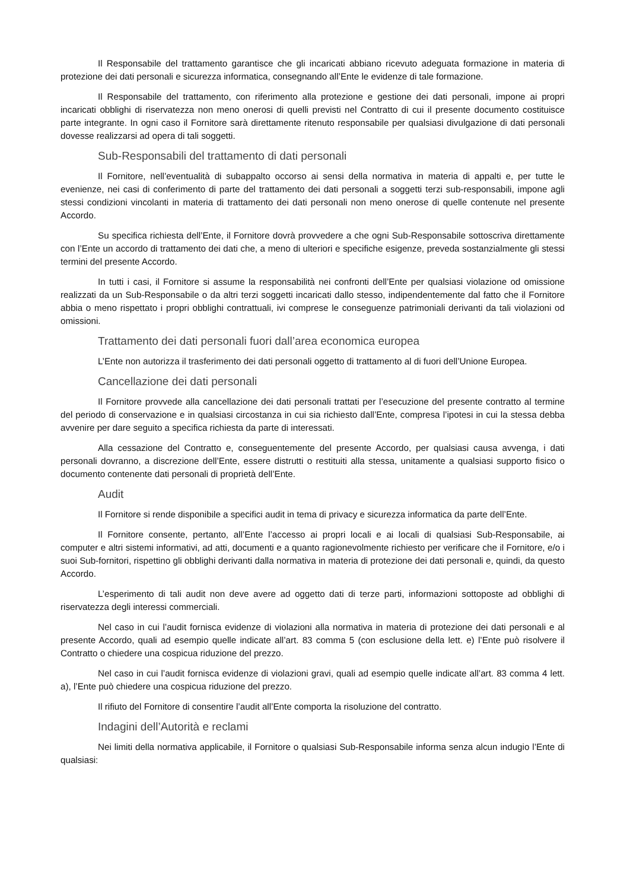Il Responsabile del trattamento garantisce che gli incaricati abbiano ricevuto adeguata formazione in materia di protezione dei dati personali e sicurezza informatica, consegnando all’Ente le evidenze di tale formazione.
Il Responsabile del trattamento, con riferimento alla protezione e gestione dei dati personali, impone ai propri incaricati obblighi di riservatezza non meno onerosi di quelli previsti nel Contratto di cui il presente documento costituisce parte integrante. In ogni caso il Fornitore sarà direttamente ritenuto responsabile per qualsiasi divulgazione di dati personali dovesse realizzarsi ad opera di tali soggetti.
Sub-Responsabili del trattamento di dati personali
Il Fornitore, nell’eventualità di subappalto occorso ai sensi della normativa in materia di appalti e, per tutte le evenienze, nei casi di conferimento di parte del trattamento dei dati personali a soggetti terzi sub-responsabili, impone agli stessi condizioni vincolanti in materia di trattamento dei dati personali non meno onerose di quelle contenute nel presente Accordo.
Su specifica richiesta dell’Ente, il Fornitore dovrà provvedere a che ogni Sub-Responsabile sottoscriva direttamente con l’Ente un accordo di trattamento dei dati che, a meno di ulteriori e specifiche esigenze, preveda sostanzialmente gli stessi termini del presente Accordo.
In tutti i casi, il Fornitore si assume la responsabilità nei confronti dell’Ente per qualsiasi violazione od omissione realizzati da un Sub-Responsabile o da altri terzi soggetti incaricati dallo stesso, indipendentemente dal fatto che il Fornitore abbia o meno rispettato i propri obblighi contrattuali, ivi comprese le conseguenze patrimoniali derivanti da tali violazioni od omissioni.
Trattamento dei dati personali fuori dall’area economica europea
L’Ente non autorizza il trasferimento dei dati personali oggetto di trattamento al di fuori dell’Unione Europea.
Cancellazione dei dati personali
Il Fornitore provvede alla cancellazione dei dati personali trattati per l’esecuzione del presente contratto al termine del periodo di conservazione e in qualsiasi circostanza in cui sia richiesto dall’Ente, compresa l’ipotesi in cui la stessa debba avvenire per dare seguito a specifica richiesta da parte di interessati.
Alla cessazione del Contratto e, conseguentemente del presente Accordo, per qualsiasi causa avvenga, i dati personali dovranno, a discrezione dell’Ente, essere distrutti o restituiti alla stessa, unitamente a qualsiasi supporto fisico o documento contenente dati personali di proprietà dell’Ente.
Audit
Il Fornitore si rende disponibile a specifici audit in tema di privacy e sicurezza informatica da parte dell’Ente.
Il Fornitore consente, pertanto, all’Ente l’accesso ai propri locali e ai locali di qualsiasi Sub-Responsabile, ai computer e altri sistemi informativi, ad atti, documenti e a quanto ragionevolmente richiesto per verificare che il Fornitore, e/o i suoi Sub-fornitori, rispettino gli obblighi derivanti dalla normativa in materia di protezione dei dati personali e, quindi, da questo Accordo.
L’esperimento di tali audit non deve avere ad oggetto dati di terze parti, informazioni sottoposte ad obblighi di riservatezza degli interessi commerciali.
Nel caso in cui l’audit fornisca evidenze di violazioni alla normativa in materia di protezione dei dati personali e al presente Accordo, quali ad esempio quelle indicate all’art. 83 comma 5 (con esclusione della lett. e) l’Ente può risolvere il Contratto o chiedere una cospicua riduzione del prezzo.
Nel caso in cui l’audit fornisca evidenze di violazioni gravi, quali ad esempio quelle indicate all’art. 83 comma 4 lett. a), l’Ente può chiedere una cospicua riduzione del prezzo.
Il rifiuto del Fornitore di consentire l’audit all’Ente comporta la risoluzione del contratto.
Indagini dell’Autorità e reclami
Nei limiti della normativa applicabile, il Fornitore o qualsiasi Sub-Responsabile informa senza alcun indugio l’Ente di qualsiasi: